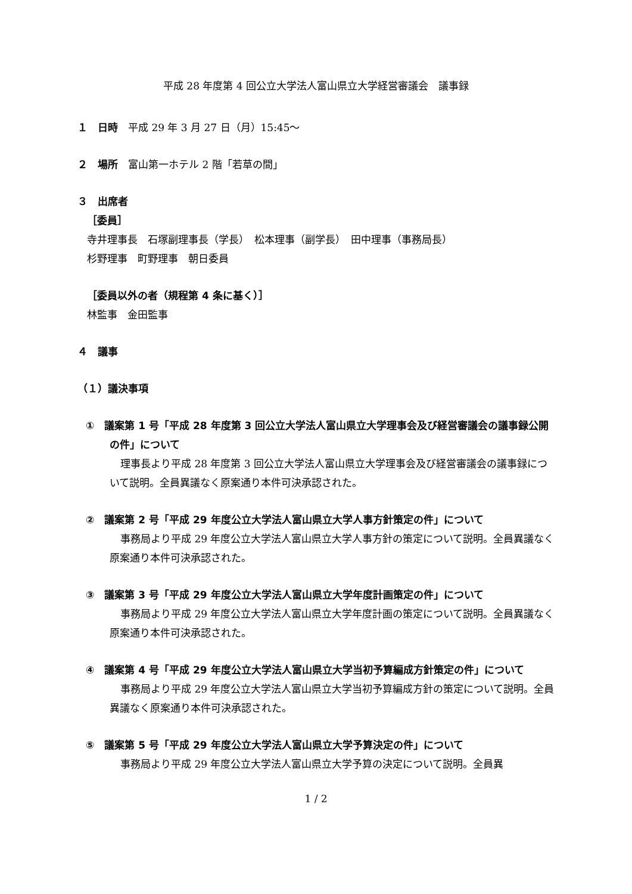平成 28 年度第 4 回公立大学法人富山県立大学経営審議会　議事録
１　日時　平成 29 年 3 月 27 日（月）15:45～
２　場所　富山第一ホテル 2 階「若草の間」
３　出席者
［委員］
寺井理事長　石塚副理事長（学長）　松本理事（副学長）　田中理事（事務局長）
杉野理事　町野理事　朝日委員
［委員以外の者（規程第 4 条に基く）］
林監事　金田監事
４　議事
（１）議決事項
①　議案第 1 号「平成 28 年度第 3 回公立大学法人富山県立大学理事会及び経営審議会の議事録公開の件」について
理事長より平成 28 年度第 3 回公立大学法人富山県立大学理事会及び経営審議会の議事録について説明。全員異議なく原案通り本件可決承認された。
②　議案第 2 号「平成 29 年度公立大学法人富山県立大学人事方針策定の件」について
事務局より平成 29 年度公立大学法人富山県立大学人事方針の策定について説明。全員異議なく原案通り本件可決承認された。
③　議案第 3 号「平成 29 年度公立大学法人富山県立大学年度計画策定の件」について
事務局より平成 29 年度公立大学法人富山県立大学年度計画の策定について説明。全員異議なく原案通り本件可決承認された。
④　議案第 4 号「平成 29 年度公立大学法人富山県立大学当初予算編成方針策定の件」について
事務局より平成 29 年度公立大学法人富山県立大学当初予算編成方針の策定について説明。全員異議なく原案通り本件可決承認された。
⑤　議案第 5 号「平成 29 年度公立大学法人富山県立大学予算決定の件」について
事務局より平成 29 年度公立大学法人富山県立大学予算の決定について説明。全員異
1 / 2